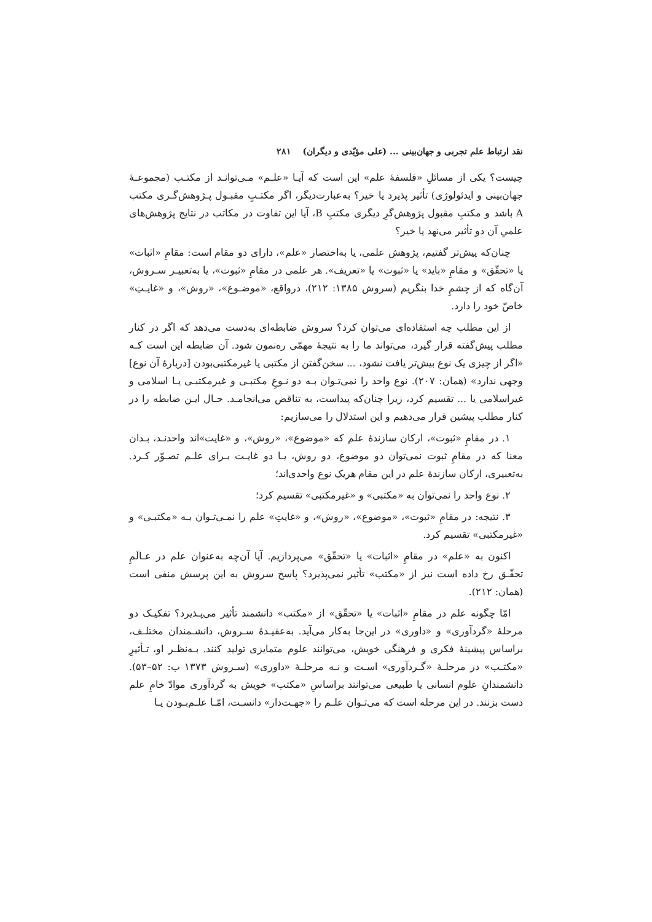نقد ارتباط علم تجربی و جهان‌بینی ... (علی مؤیّدی و دیگران) ۲۸۱
چیست؟ یکی از مسائلِ «فلسفهٔ علم» این است که آیـا «علـم» مـی‌توانـد از مکتـب (مجموعـهٔ جهان‌بینی و ایدئولوژی) تأثیر پذیرد یا خیر؟ به‌عبارت‌دیگر، اگر مکتـبِ مقبـول پـژوهش‌گـری مکتب A باشد و مکتبِ مقبول پژوهش‌گرِ دیگری مکتبِ B، آیا این تفاوت در مکاتب در نتایج پژوهش‌های علمیِ آن دو تأثیر می‌نهد یا خیر؟
چنان‌که پیش‌تر گفتیم، پژوهش علمی، یا به‌اختصار «علم»، دارای دو مقام است: مقامِ «اثبات» یا «تحقّق» و مقامِ «باید» یا «ثبوت» یا «تعریف». هر علمی در مقامِ «ثبوت»، یا به‌تعبیـر سـروش، آن‌گاه که از چشمِ خدا بنگریم (سروش ۱۳۸۵: ۲۱۲)، درواقع، «موضـوع»، «روش»، و «غایـتِ» خاصّ خود را دارد.
از این مطلب چه استفاده‌ای می‌توان کرد؟ سروش ضابطه‌ای به‌دست می‌دهد که اگر در کنار مطلب پیش‌گفته قرار گیرد، می‌تواند ما را به نتیجهٔ مهمّی ره‌نمون شود. آن ضابطه این است کـه «اگر از چیزی یک نوع بیش‌تر یافت نشود، ... سخن‌گفتن از مکتبی یا غیرمکتبی‌بودن [دربارهٔ آن نوع] وجهی ندارد» (همان: ۲۰۷). نوع واحد را نمی‌تـوان بـه دو نـوعِ مکتبـی و غیرمکتبـی یـا اسلامی و غیراسلامی یا ... تقسیم کرد، زیرا چنان‌که پیداست، به تناقض می‌انجامـد. حـال ایـن ضابطه را در کنار مطلب پیشین قرار می‌دهیم و این استدلال را می‌سازیم:
۱. در مقامِ «ثبوت»، ارکان سازندهٔ علم که «موضوع»، «روش»، و «غایت»اند واحدنـد، بـدان معنا که در مقامِ ثبوت نمی‌توان دو موضوع، دو روش، یـا دو غایـت بـرای علـم تصـوّر کـرد. به‌تعبیری، ارکان سازندهٔ علم در این مقام هریک نوع واحدی‌اند؛
۲. نوع واحد را نمی‌توان به «مکتبی» و «غیرمکتبی» تقسیم کرد؛
۳. نتیجه: در مقامِ «ثبوت»، «موضوع»، «روش»، و «غایتِ» علم را نمـی‌تـوان بـه «مکتبـی» و «غیرمکتبی» تقسیم کرد.
اکنون به «علم» در مقامِ «اثبات» یا «تحقّق» می‌پردازیم. آیا آن‌چه به‌عنوان علم در عـالَمِ تحقّـق رخ داده است نیز از «مکتب» تأثیر نمی‌پذیرد؟ پاسخ سروش به این پرسش منفی است (همان: ۲۱۲).
امّا چگونه علم در مقامِ «اثبات» یا «تحقّق» از «مکتب» دانشمند تأثیر می‌پـذیرد؟ تفکیـک دو مرحلهٔ «گردآوری» و «داوری» در این‌جا به‌کار می‌آید. به‌عقیـدهٔ سـروش، دانشـمندان مختلـف، براساس پیشینهٔ فکری و فرهنگی خویش، می‌توانند علوم متمایزی تولید کنند. بـه‌نظـر او، تـأثیرِ «مکتـب» در مرحلـهٔ «گـردآوری» اسـت و نـه مرحلـهٔ «داوری» (سـروش ۱۳۷۳ ب: ۵۲–۵۳). دانشمندانِ علوم انسانی یا طبیعی می‌توانند براساسِ «مکتب» خویش به گردآوری موادّ خامِ علم دست بزنند. در این مرحله است که می‌تـوان علـم را «جهـت‌دار» دانسـت، امّـا علـم‌بـودن یـا